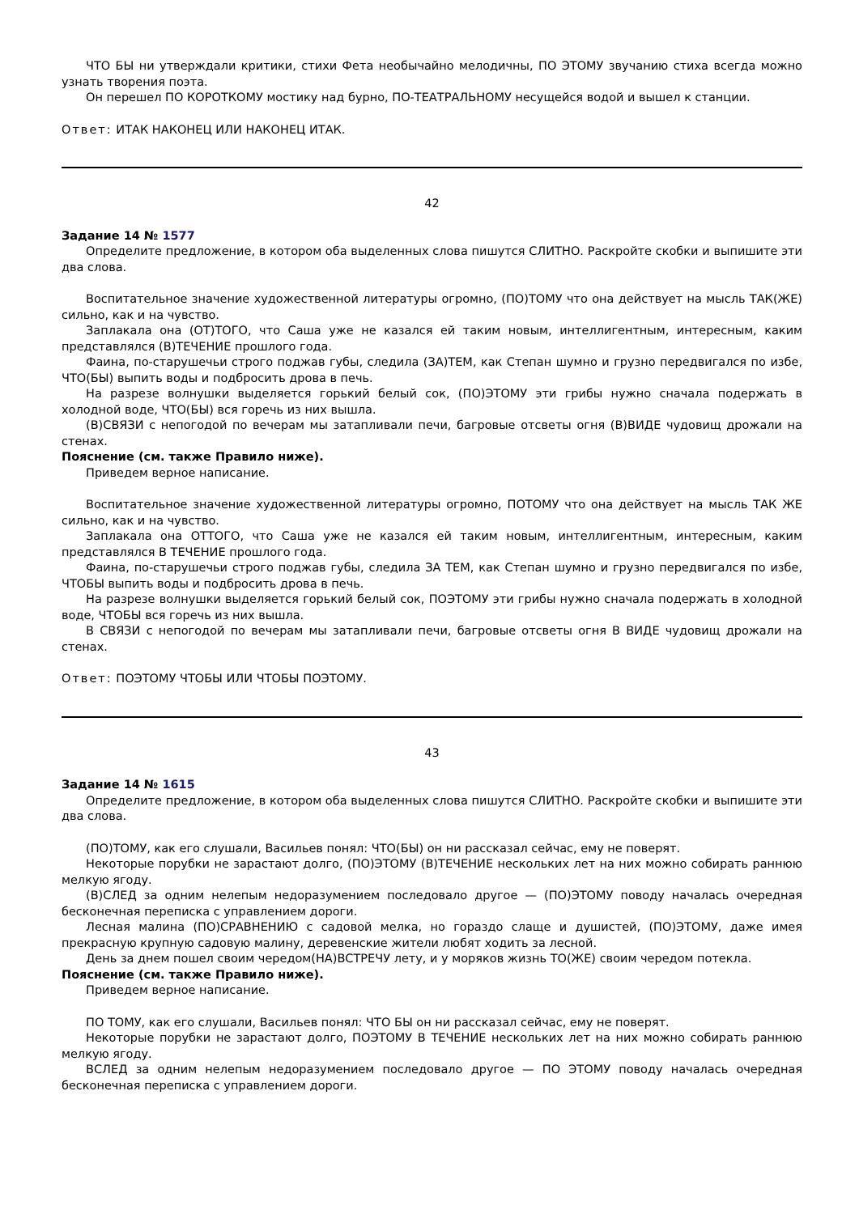ЧТО БЫ ни утверждали критики, стихи Фета необычайно мелодичны, ПО ЭТОМУ звучанию стиха всегда можно узнать творения поэта.
Он перешел ПО КОРОТКОМУ мостику над бурно, ПО-ТЕАТРАЛЬНОМУ несущейся водой и вышел к станции.
Ответ: ИТАК НАКОНЕЦ ИЛИ НАКОНЕЦ ИТАК.
42
Задание 14 № 1577
Определите предложение, в котором оба выделенных слова пишутся СЛИТНО. Раскройте скобки и выпишите эти два слова.
Воспитательное значение художественной литературы огромно, (ПО)ТОМУ что она действует на мысль ТАК(ЖЕ) сильно, как и на чувство.
Заплакала она (ОТ)ТОГО, что Саша уже не казался ей таким новым, интеллигентным, интересным, каким представлялся (В)ТЕЧЕНИЕ прошлого года.
Фаина, по-старушечьи строго поджав губы, следила (ЗА)ТЕМ, как Степан шумно и грузно передвигался по избе, ЧТО(БЫ) выпить воды и подбросить дрова в печь.
На разрезе волнушки выделяется горький белый сок, (ПО)ЭТОМУ эти грибы нужно сначала подержать в холодной воде, ЧТО(БЫ) вся горечь из них вышла.
(В)СВЯЗИ с непогодой по вечерам мы затапливали печи, багровые отсветы огня (В)ВИДЕ чудовищ дрожали на стенах.
Пояснение (см. также Правило ниже).
Приведем верное написание.
Воспитательное значение художественной литературы огромно, ПОТОМУ что она действует на мысль ТАК ЖЕ сильно, как и на чувство.
Заплакала она ОТТОГО, что Саша уже не казался ей таким новым, интеллигентным, интересным, каким представлялся В ТЕЧЕНИЕ прошлого года.
Фаина, по-старушечьи строго поджав губы, следила ЗА ТЕМ, как Степан шумно и грузно передвигался по избе, ЧТОБЫ выпить воды и подбросить дрова в печь.
На разрезе волнушки выделяется горький белый сок, ПОЭТОМУ эти грибы нужно сначала подержать в холодной воде, ЧТОБЫ вся горечь из них вышла.
В СВЯЗИ с непогодой по вечерам мы затапливали печи, багровые отсветы огня В ВИДЕ чудовищ дрожали на стенах.
Ответ: ПОЭТОМУ ЧТОБЫ ИЛИ ЧТОБЫ ПОЭТОМУ.
43
Задание 14 № 1615
Определите предложение, в котором оба выделенных слова пишутся СЛИТНО. Раскройте скобки и выпишите эти два слова.
(ПО)ТОМУ, как его слушали, Васильев понял: ЧТО(БЫ) он ни рассказал сейчас, ему не поверят.
Некоторые порубки не зарастают долго, (ПО)ЭТОМУ (В)ТЕЧЕНИЕ нескольких лет на них можно собирать раннюю мелкую ягоду.
(В)СЛЕД за одним нелепым недоразумением последовало другое — (ПО)ЭТОМУ поводу началась очередная бесконечная переписка с управлением дороги.
Лесная малина (ПО)СРАВНЕНИЮ с садовой мелка, но гораздо слаще и душистей, (ПО)ЭТОМУ, даже имея прекрасную крупную садовую малину, деревенские жители любят ходить за лесной.
День за днем пошел своим чередом(НА)ВСТРЕЧУ лету, и у моряков жизнь ТО(ЖЕ) своим чередом потекла.
Пояснение (см. также Правило ниже).
Приведем верное написание.
ПО ТОМУ, как его слушали, Васильев понял: ЧТО БЫ он ни рассказал сейчас, ему не поверят.
Некоторые порубки не зарастают долго, ПОЭТОМУ В ТЕЧЕНИЕ нескольких лет на них можно собирать раннюю мелкую ягоду.
ВСЛЕД за одним нелепым недоразумением последовало другое — ПО ЭТОМУ поводу началась очередная бесконечная переписка с управлением дороги.